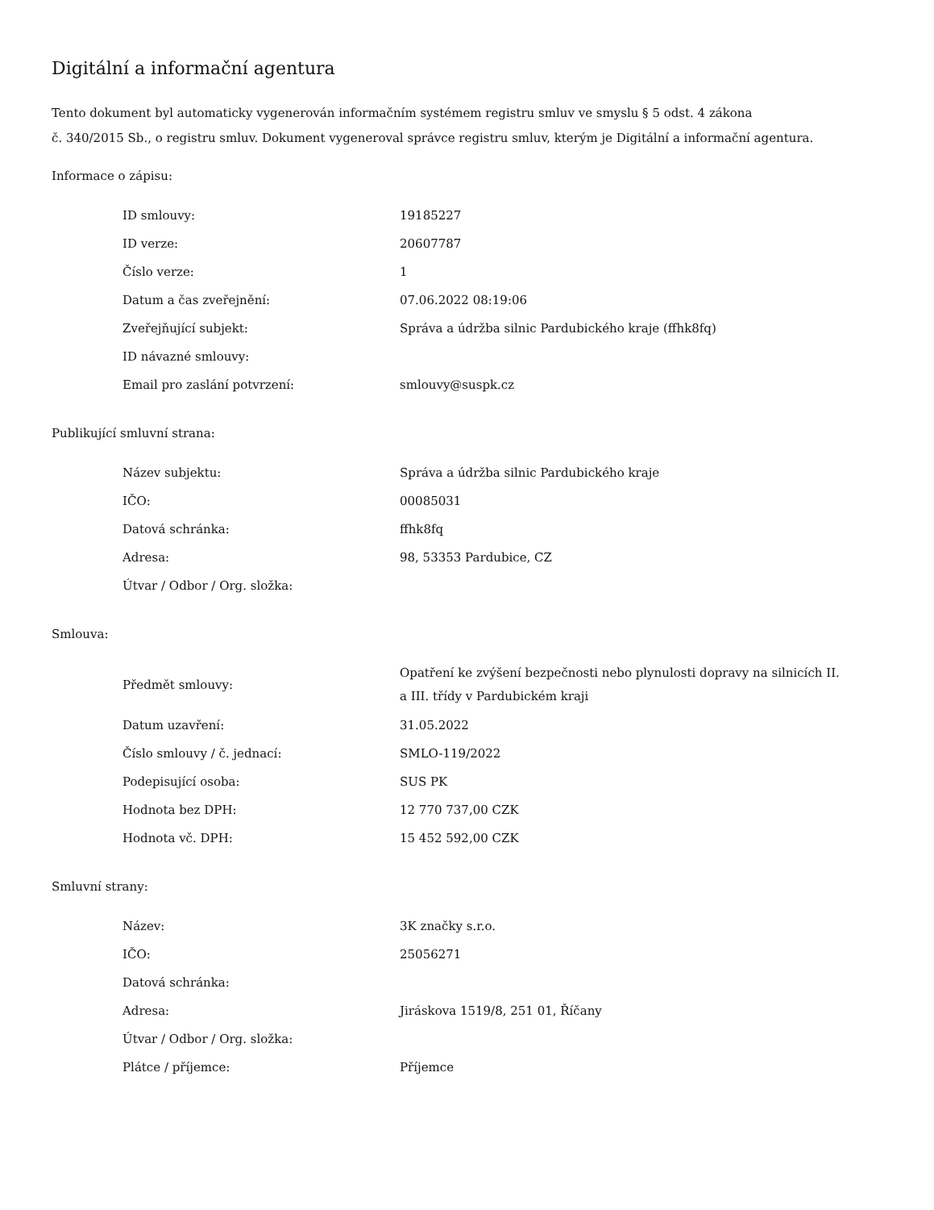Digitální a informační agentura
Tento dokument byl automaticky vygenerován informačním systémem registru smluv ve smyslu § 5 odst. 4 zákona
č. 340/2015 Sb., o registru smluv. Dokument vygeneroval správce registru smluv, kterým je Digitální a informační agentura.
Informace o zápisu:
| ID smlouvy: | 19185227 |
| ID verze: | 20607787 |
| Číslo verze: | 1 |
| Datum a čas zveřejnění: | 07.06.2022 08:19:06 |
| Zveřejňující subjekt: | Správa a údržba silnic Pardubického kraje (ffhk8fq) |
| ID návazné smlouvy: | |
| Email pro zaslání potvrzení: | smlouvy@suspk.cz |
Publikující smluvní strana:
| Název subjektu: | Správa a údržba silnic Pardubického kraje |
| IČO: | 00085031 |
| Datová schránka: | ffhk8fq |
| Adresa: | 98, 53353 Pardubice, CZ |
| Útvar / Odbor / Org. složka: | |
Smlouva:
| Předmět smlouvy: | Opatření ke zvýšení bezpečnosti nebo plynulosti dopravy na silnicích II. a III. třídy v Pardubickém kraji |
| Datum uzavření: | 31.05.2022 |
| Číslo smlouvy / č. jednací: | SMLO-119/2022 |
| Podepisující osoba: | SUS PK |
| Hodnota bez DPH: | 12 770 737,00 CZK |
| Hodnota vč. DPH: | 15 452 592,00 CZK |
Smluvní strany:
| Název: | 3K značky s.r.o. |
| IČO: | 25056271 |
| Datová schránka: | |
| Adresa: | Jiráskova 1519/8, 251 01, Říčany |
| Útvar / Odbor / Org. složka: | |
| Plátce / příjemce: | Příjemce |